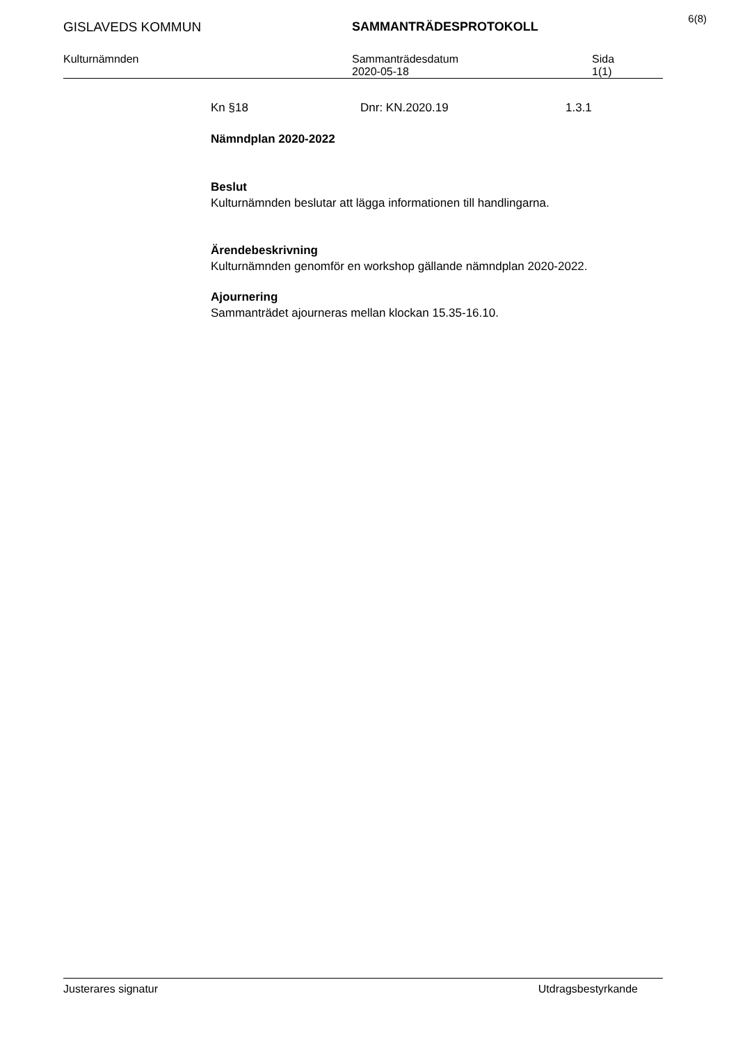6(8)
GISLAVEDS KOMMUN SAMMANTRÄDESPROTOKOLL
Kulturnämnden Sammanträdesdatum Sida
2020-05-18 1(1)
Kn §18 Dnr: KN.2020.19 1.3.1
Nämndplan 2020-2022
Beslut
Kulturnämnden beslutar att lägga informationen till handlingarna.
Ärendebeskrivning
Kulturnämnden genomför en workshop gällande nämndplan 2020-2022.
Ajournering
Sammanträdet ajourneras mellan klockan 15.35-16.10.
Justerares signatur Utdragsbestyrkande